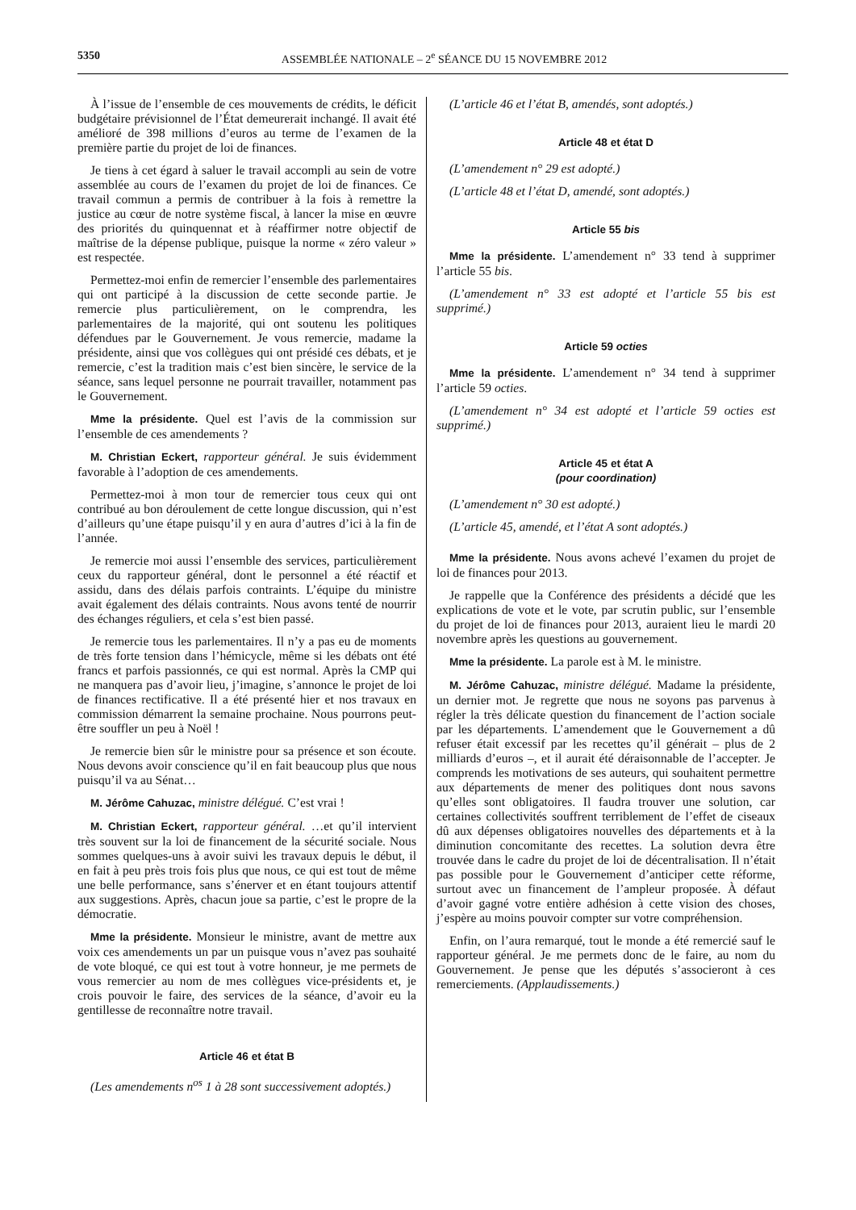5350 ASSEMBLÉE NATIONALE – 2<sup>e</sup> SÉANCE DU 15 NOVEMBRE 2012
À l’issue de l’ensemble de ces mouvements de crédits, le déficit budgétaire prévisionnel de l’État demeurerait inchangé. Il avait été amélioré de 398 millions d’euros au terme de l’examen de la première partie du projet de loi de finances.
Je tiens à cet égard à saluer le travail accompli au sein de votre assemblée au cours de l’examen du projet de loi de finances. Ce travail commun a permis de contribuer à la fois à remettre la justice au cœur de notre système fiscal, à lancer la mise en œuvre des priorités du quinquennat et à réaffirmer notre objectif de maîtrise de la dépense publique, puisque la norme « zéro valeur » est respectée.
Permettez-moi enfin de remercier l’ensemble des parlementaires qui ont participé à la discussion de cette seconde partie. Je remercie plus particulièrement, on le comprendra, les parlementaires de la majorité, qui ont soutenu les politiques défendues par le Gouvernement. Je vous remercie, madame la présidente, ainsi que vos collègues qui ont présidé ces débats, et je remercie, c’est la tradition mais c’est bien sincère, le service de la séance, sans lequel personne ne pourrait travailler, notamment pas le Gouvernement.
Mme la présidente. Quel est l’avis de la commission sur l’ensemble de ces amendements ?
M. Christian Eckert, rapporteur général. Je suis évidemment favorable à l’adoption de ces amendements.
Permettez-moi à mon tour de remercier tous ceux qui ont contribué au bon déroulement de cette longue discussion, qui n’est d’ailleurs qu’une étape puisqu’il y en aura d’autres d’ici à la fin de l’année.
Je remercie moi aussi l’ensemble des services, particulièrement ceux du rapporteur général, dont le personnel a été réactif et assidu, dans des délais parfois contraints. L’équipe du ministre avait également des délais contraints. Nous avons tenté de nourrir des échanges réguliers, et cela s’est bien passé.
Je remercie tous les parlementaires. Il n’y a pas eu de moments de très forte tension dans l’hémicycle, même si les débats ont été francs et parfois passionnés, ce qui est normal. Après la CMP qui ne manquera pas d’avoir lieu, j’imagine, s’annonce le projet de loi de finances rectificative. Il a été présenté hier et nos travaux en commission démarrent la semaine prochaine. Nous pourrons peut-être souffler un peu à Noël !
Je remercie bien sûr le ministre pour sa présence et son écoute. Nous devons avoir conscience qu’il en fait beaucoup plus que nous puisqu’il va au Sénat…
M. Jérôme Cahuzac, ministre délégué. C’est vrai !
M. Christian Eckert, rapporteur général. …et qu’il intervient très souvent sur la loi de financement de la sécurité sociale. Nous sommes quelques-uns à avoir suivi les travaux depuis le début, il en fait à peu près trois fois plus que nous, ce qui est tout de même une belle performance, sans s’énerver et en étant toujours attentif aux suggestions. Après, chacun joue sa partie, c’est le propre de la démocratie.
Mme la présidente. Monsieur le ministre, avant de mettre aux voix ces amendements un par un puisque vous n’avez pas souhaité de vote bloqué, ce qui est tout à votre honneur, je me permets de vous remercier au nom de mes collègues vice-présidents et, je crois pouvoir le faire, des services de la séance, d’avoir eu la gentillesse de reconnaître notre travail.
Article 46 et état B
(Les amendements n<sup>os</sup> 1 à 28 sont successivement adoptés.)
(L’article 46 et l’état B, amendés, sont adoptés.)
Article 48 et état D
(L’amendement n° 29 est adopté.)
(L’article 48 et l’état D, amendé, sont adoptés.)
Article 55 bis
Mme la présidente. L’amendement n° 33 tend à supprimer l’article 55 bis.
(L’amendement n° 33 est adopté et l’article 55 bis est supprimé.)
Article 59 octies
Mme la présidente. L’amendement n° 34 tend à supprimer l’article 59 octies.
(L’amendement n° 34 est adopté et l’article 59 octies est supprimé.)
Article 45 et état A
(pour coordination)
(L’amendement n° 30 est adopté.)
(L’article 45, amendé, et l’état A sont adoptés.)
Mme la présidente. Nous avons achevé l’examen du projet de loi de finances pour 2013.
Je rappelle que la Conférence des présidents a décidé que les explications de vote et le vote, par scrutin public, sur l’ensemble du projet de loi de finances pour 2013, auraient lieu le mardi 20 novembre après les questions au gouvernement.
Mme la présidente. La parole est à M. le ministre.
M. Jérôme Cahuzac, ministre délégué. Madame la présidente, un dernier mot. Je regrette que nous ne soyons pas parvenus à régler la très délicate question du financement de l’action sociale par les départements. L’amendement que le Gouvernement a dû refuser était excessif par les recettes qu’il générait – plus de 2 milliards d’euros –, et il aurait été déraisonnable de l’accepter. Je comprends les motivations de ses auteurs, qui souhaitent permettre aux départements de mener des politiques dont nous savons qu’elles sont obligatoires. Il faudra trouver une solution, car certaines collectivités souffrent terriblement de l’effet de ciseaux dû aux dépenses obligatoires nouvelles des départements et à la diminution concomitante des recettes. La solution devra être trouvée dans le cadre du projet de loi de décentralisation. Il n’était pas possible pour le Gouvernement d’anticiper cette réforme, surtout avec un financement de l’ampleur proposée. À défaut d’avoir gagné votre entière adhésion à cette vision des choses, j’espère au moins pouvoir compter sur votre compréhension.
Enfin, on l’aura remarqué, tout le monde a été remercié sauf le rapporteur général. Je me permets donc de le faire, au nom du Gouvernement. Je pense que les députés s’associeront à ces remerciements. (Applaudissements.)